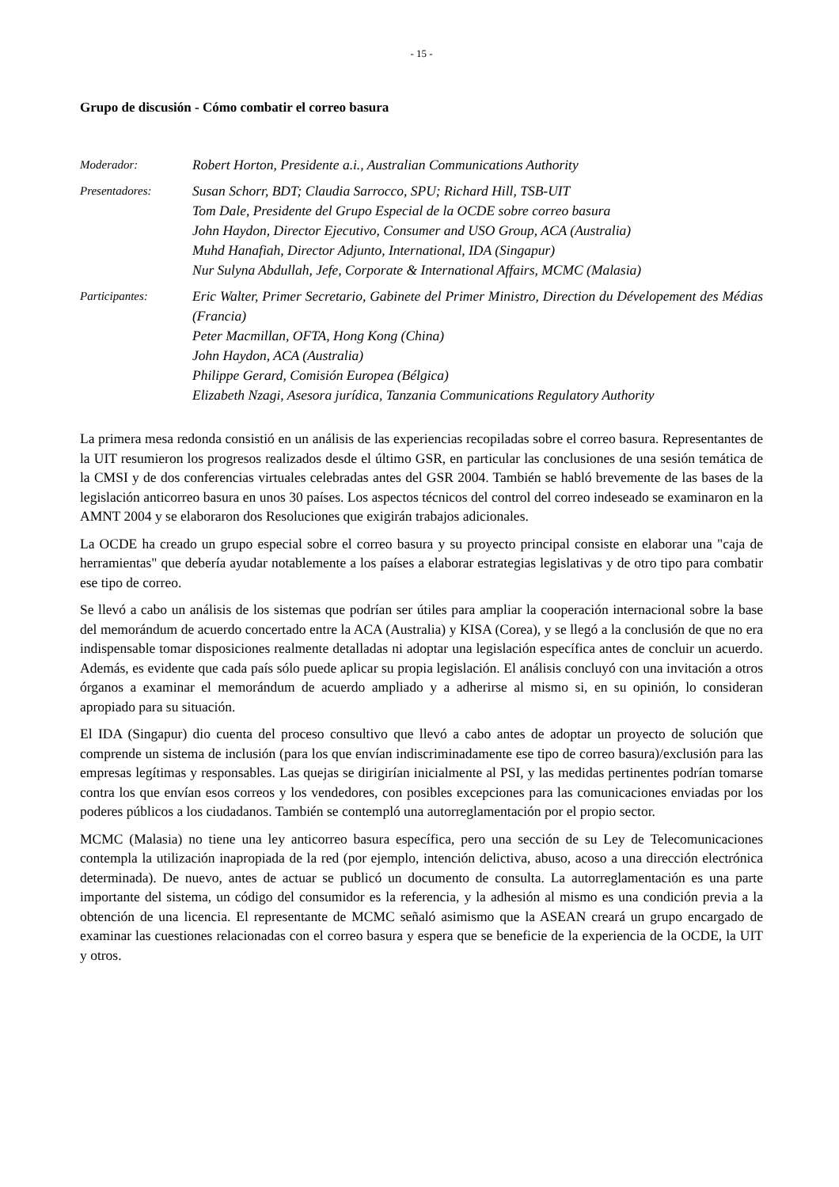- 15 -
Grupo de discusión - Cómo combatir el correo basura
Moderador:
Robert Horton, Presidente a.i., Australian Communications Authority
Presentadores:
Susan Schorr, BDT; Claudia Sarrocco, SPU; Richard Hill, TSB-UIT
Tom Dale, Presidente del Grupo Especial de la OCDE sobre correo basura
John Haydon, Director Ejecutivo, Consumer and USO Group, ACA (Australia)
Muhd Hanafiah, Director Adjunto, International, IDA (Singapur)
Nur Sulyna Abdullah, Jefe, Corporate & International Affairs, MCMC (Malasia)
Participantes:
Eric Walter, Primer Secretario, Gabinete del Primer Ministro, Direction du Dévelopement des Médias (Francia)
Peter Macmillan, OFTA, Hong Kong (China)
John Haydon, ACA (Australia)
Philippe Gerard, Comisión Europea (Bélgica)
Elizabeth Nzagi, Asesora jurídica, Tanzania Communications Regulatory Authority
La primera mesa redonda consistió en un análisis de las experiencias recopiladas sobre el correo basura. Representantes de la UIT resumieron los progresos realizados desde el último GSR, en particular las conclusiones de una sesión temática de la CMSI y de dos conferencias virtuales celebradas antes del GSR 2004. También se habló brevemente de las bases de la legislación anticorreo basura en unos 30 países. Los aspectos técnicos del control del correo indeseado se examinaron en la AMNT 2004 y se elaboraron dos Resoluciones que exigirán trabajos adicionales.
La OCDE ha creado un grupo especial sobre el correo basura y su proyecto principal consiste en elaborar una "caja de herramientas" que debería ayudar notablemente a los países a elaborar estrategias legislativas y de otro tipo para combatir ese tipo de correo.
Se llevó a cabo un análisis de los sistemas que podrían ser útiles para ampliar la cooperación internacional sobre la base del memorándum de acuerdo concertado entre la ACA (Australia) y KISA (Corea), y se llegó a la conclusión de que no era indispensable tomar disposiciones realmente detalladas ni adoptar una legislación específica antes de concluir un acuerdo. Además, es evidente que cada país sólo puede aplicar su propia legislación. El análisis concluyó con una invitación a otros órganos a examinar el memorándum de acuerdo ampliado y a adherirse al mismo si, en su opinión, lo consideran apropiado para su situación.
El IDA (Singapur) dio cuenta del proceso consultivo que llevó a cabo antes de adoptar un proyecto de solución que comprende un sistema de inclusión (para los que envían indiscriminadamente ese tipo de correo basura)/exclusión para las empresas legítimas y responsables. Las quejas se dirigirían inicialmente al PSI, y las medidas pertinentes podrían tomarse contra los que envían esos correos y los vendedores, con posibles excepciones para las comunicaciones enviadas por los poderes públicos a los ciudadanos. También se contempló una autorreglamentación por el propio sector.
MCMC (Malasia) no tiene una ley anticorreo basura específica, pero una sección de su Ley de Telecomunicaciones contempla la utilización inapropiada de la red (por ejemplo, intención delictiva, abuso, acoso a una dirección electrónica determinada). De nuevo, antes de actuar se publicó un documento de consulta. La autorreglamentación es una parte importante del sistema, un código del consumidor es la referencia, y la adhesión al mismo es una condición previa a la obtención de una licencia. El representante de MCMC señaló asimismo que la ASEAN creará un grupo encargado de examinar las cuestiones relacionadas con el correo basura y espera que se beneficie de la experiencia de la OCDE, la UIT y otros.